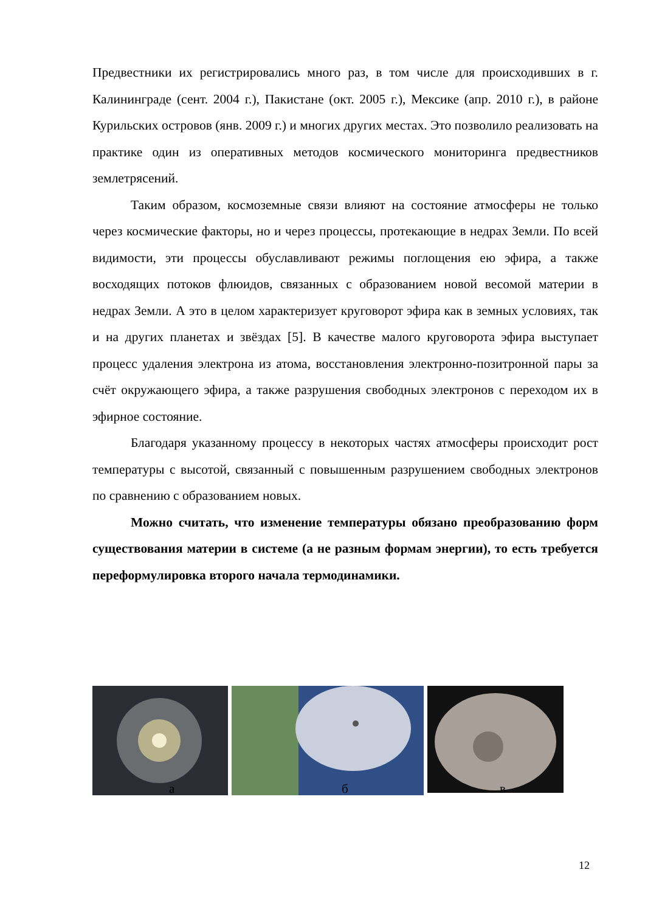Предвестники их регистрировались много раз, в том числе для происходивших в г. Калининграде (сент. 2004 г.), Пакистане (окт. 2005 г.), Мексике (апр. 2010 г.), в районе Курильских островов (янв. 2009 г.) и многих других местах. Это позволило реализовать на практике один из оперативных методов космического мониторинга предвестников землетрясений.
Таким образом, космоземные связи влияют на состояние атмосферы не только через космические факторы, но и через процессы, протекающие в недрах Земли. По всей видимости, эти процессы обуславливают режимы поглощения ею эфира, а также восходящих потоков флюидов, связанных с образованием новой весомой материи в недрах Земли. А это в целом характеризует круговорот эфира как в земных условиях, так и на других планетах и звёздах [5]. В качестве малого круговорота эфира выступает процесс удаления электрона из атома, восстановления электронно-позитронной пары за счёт окружающего эфира, а также разрушения свободных электронов с переходом их в эфирное состояние.
Благодаря указанному процессу в некоторых частях атмосферы происходит рост температуры с высотой, связанный с повышенным разрушением свободных электронов по сравнению с образованием новых.
Можно считать, что изменение температуры обязано преобразованию форм существования материи в системе (а не разным формам энергии), то есть требуется переформулировка второго начала термодинамики.
а б в
12